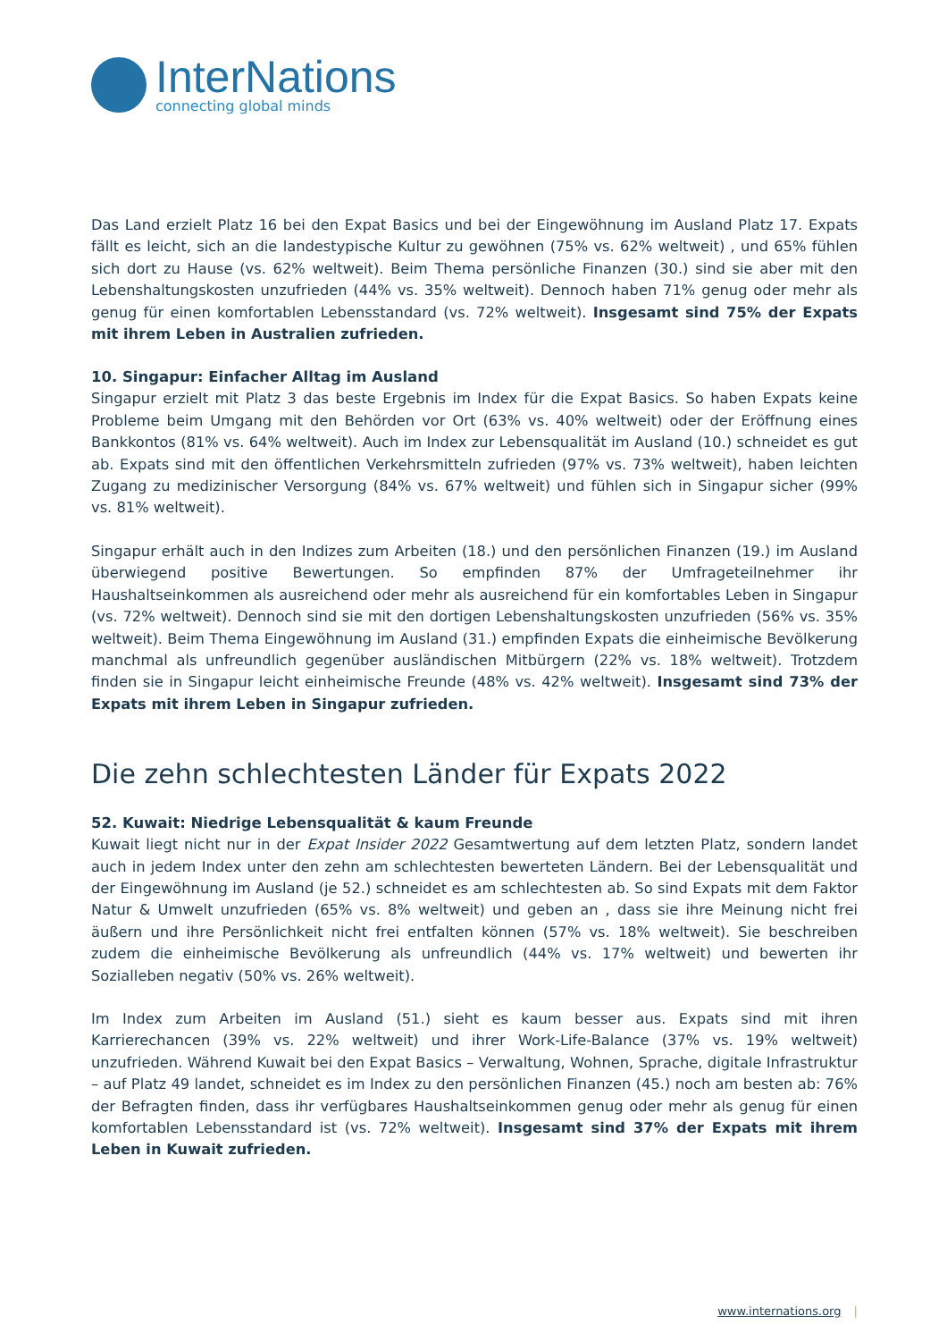InterNations
connecting global minds
Das Land erzielt Platz 16 bei den Expat Basics und bei der Eingewöhnung im Ausland Platz 17. Expats fällt es leicht, sich an die landestypische Kultur zu gewöhnen (75% vs. 62% weltweit) , und 65% fühlen sich dort zu Hause (vs. 62% weltweit). Beim Thema persönliche Finanzen (30.) sind sie aber mit den Lebenshaltungskosten unzufrieden (44% vs. 35% weltweit). Dennoch haben 71% genug oder mehr als genug für einen komfortablen Lebensstandard (vs. 72% weltweit). Insgesamt sind 75% der Expats mit ihrem Leben in Australien zufrieden.
10. Singapur: Einfacher Alltag im Ausland
Singapur erzielt mit Platz 3 das beste Ergebnis im Index für die Expat Basics. So haben Expats keine Probleme beim Umgang mit den Behörden vor Ort (63% vs. 40% weltweit) oder der Eröffnung eines Bankkontos (81% vs. 64% weltweit). Auch im Index zur Lebensqualität im Ausland (10.) schneidet es gut ab. Expats sind mit den öffentlichen Verkehrsmitteln zufrieden (97% vs. 73% weltweit), haben leichten Zugang zu medizinischer Versorgung (84% vs. 67% weltweit) und fühlen sich in Singapur sicher (99% vs. 81% weltweit).
Singapur erhält auch in den Indizes zum Arbeiten (18.) und den persönlichen Finanzen (19.) im Ausland überwiegend positive Bewertungen. So empfinden 87% der Umfrageteilnehmer ihr Haushaltseinkommen als ausreichend oder mehr als ausreichend für ein komfortables Leben in Singapur (vs. 72% weltweit). Dennoch sind sie mit den dortigen Lebenshaltungskosten unzufrieden (56% vs. 35% weltweit). Beim Thema Eingewöhnung im Ausland (31.) empfinden Expats die einheimische Bevölkerung manchmal als unfreundlich gegenüber ausländischen Mitbürgern (22% vs. 18% weltweit). Trotzdem finden sie in Singapur leicht einheimische Freunde (48% vs. 42% weltweit). Insgesamt sind 73% der Expats mit ihrem Leben in Singapur zufrieden.
Die zehn schlechtesten Länder für Expats 2022
52. Kuwait: Niedrige Lebensqualität & kaum Freunde
Kuwait liegt nicht nur in der Expat Insider 2022 Gesamtwertung auf dem letzten Platz, sondern landet auch in jedem Index unter den zehn am schlechtesten bewerteten Ländern. Bei der Lebensqualität und der Eingewöhnung im Ausland (je 52.) schneidet es am schlechtesten ab. So sind Expats mit dem Faktor Natur & Umwelt unzufrieden (65% vs. 8% weltweit) und geben an , dass sie ihre Meinung nicht frei äußern und ihre Persönlichkeit nicht frei entfalten können (57% vs. 18% weltweit). Sie beschreiben zudem die einheimische Bevölkerung als unfreundlich (44% vs. 17% weltweit) und bewerten ihr Sozialleben negativ (50% vs. 26% weltweit).
Im Index zum Arbeiten im Ausland (51.) sieht es kaum besser aus. Expats sind mit ihren Karrierechancen (39% vs. 22% weltweit) und ihrer Work-Life-Balance (37% vs. 19% weltweit) unzufrieden. Während Kuwait bei den Expat Basics – Verwaltung, Wohnen, Sprache, digitale Infrastruktur – auf Platz 49 landet, schneidet es im Index zu den persönlichen Finanzen (45.) noch am besten ab: 76% der Befragten finden, dass ihr verfügbares Haushaltseinkommen genug oder mehr als genug für einen komfortablen Lebensstandard ist (vs. 72% weltweit). Insgesamt sind 37% der Expats mit ihrem Leben in Kuwait zufrieden.
www.internations.org |